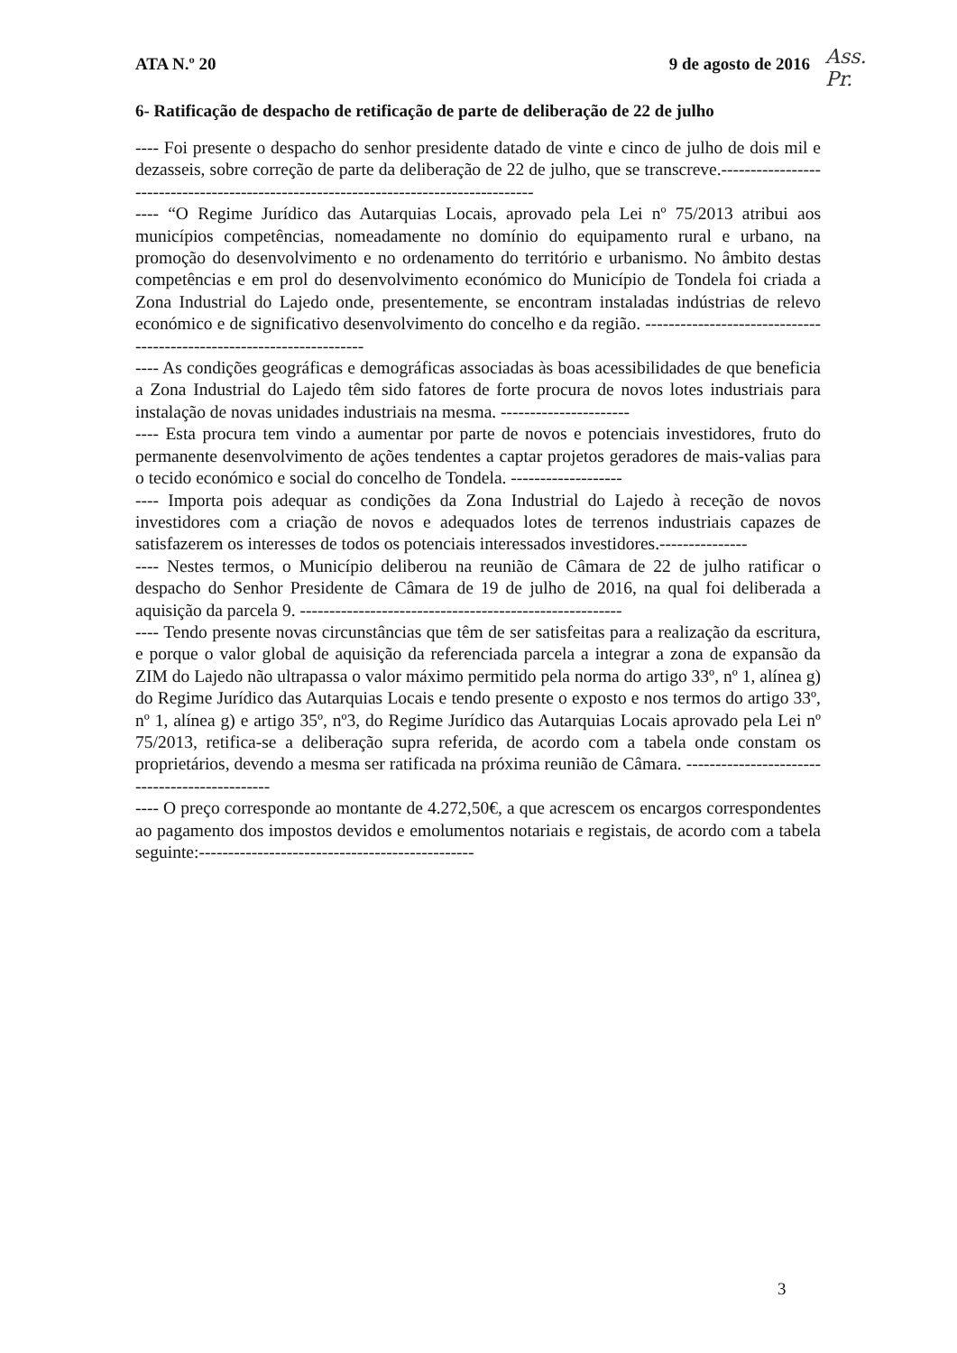ATA N.º 20 9 de agosto de 2016
6- Ratificação de despacho de retificação de parte de deliberação de 22 de julho
---- Foi presente o despacho do senhor presidente datado de vinte e cinco de julho de dois mil e dezasseis, sobre correção de parte da deliberação de 22 de julho, que se transcreve.-------------------------------------------------------------------------------------
---- “O Regime Jurídico das Autarquias Locais, aprovado pela Lei nº 75/2013 atribui aos municípios competências, nomeadamente no domínio do equipamento rural e urbano, na promoção do desenvolvimento e no ordenamento do território e urbanismo. No âmbito destas competências e em prol do desenvolvimento económico do Município de Tondela foi criada a Zona Industrial do Lajedo onde, presentemente, se encontram instaladas indústrias de relevo económico e de significativo desenvolvimento do concelho e da região. ---------------------------------------------------------------------
---- As condições geográficas e demográficas associadas às boas acessibilidades de que beneficia a Zona Industrial do Lajedo têm sido fatores de forte procura de novos lotes industriais para instalação de novas unidades industriais na mesma. ----------------------
---- Esta procura tem vindo a aumentar por parte de novos e potenciais investidores, fruto do permanente desenvolvimento de ações tendentes a captar projetos geradores de mais-valias para o tecido económico e social do concelho de Tondela. -------------------
---- Importa pois adequar as condições da Zona Industrial do Lajedo à receção de novos investidores com a criação de novos e adequados lotes de terrenos industriais capazes de satisfazerem os interesses de todos os potenciais interessados investidores.---------------
---- Nestes termos, o Município deliberou na reunião de Câmara de 22 de julho ratificar o despacho do Senhor Presidente de Câmara de 19 de julho de 2016, na qual foi deliberada a aquisição da parcela 9. -------------------------------------------------------
---- Tendo presente novas circunstâncias que têm de ser satisfeitas para a realização da escritura, e porque o valor global de aquisição da referenciada parcela a integrar a zona de expansão da ZIM do Lajedo não ultrapassa o valor máximo permitido pela norma do artigo 33º, nº 1, alínea g) do Regime Jurídico das Autarquias Locais e tendo presente o exposto e nos termos do artigo 33º, nº 1, alínea g) e artigo 35º, nº3, do Regime Jurídico das Autarquias Locais aprovado pela Lei nº 75/2013, retifica-se a deliberação supra referida, de acordo com a tabela onde constam os proprietários, devendo a mesma ser ratificada na próxima reunião de Câmara. ----------------------------------------------
---- O preço corresponde ao montante de 4.272,50€, a que acrescem os encargos correspondentes ao pagamento dos impostos devidos e emolumentos notariais e registais, de acordo com a tabela seguinte:-----------------------------------------------
Ass.
Pr.
3